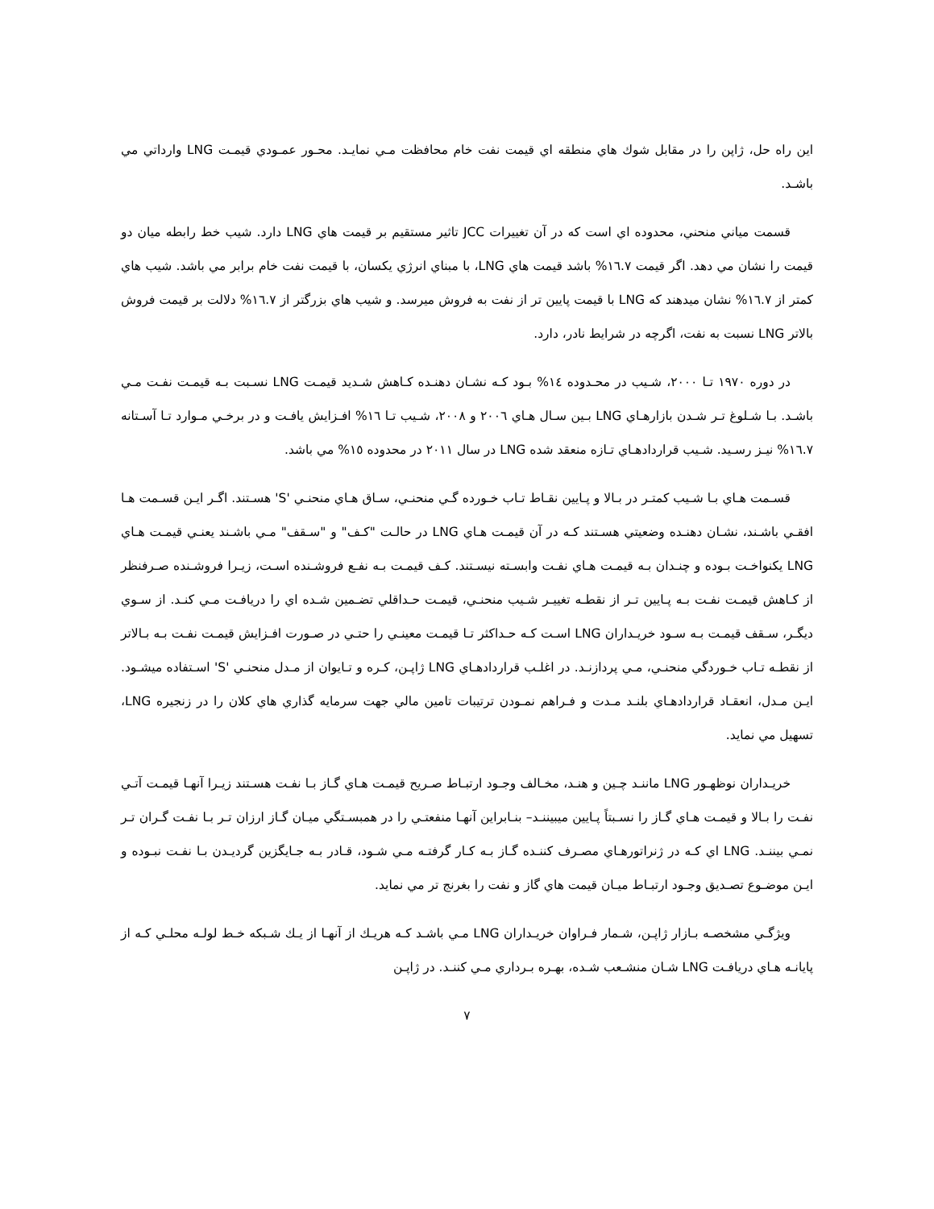اين راه حل، ژاپن را در مقابل شوك هاي منطقه اي قيمت نفت خام محافظت مـي نمايـد. محـور عمـودي قيمـت LNG وارداتي مي باشـد.
قسمت مياني منحني، محدوده اي است كه در آن تغييرات JCC تاثير مستقيم بر قيمت هاي LNG دارد. شيب خط رابطه ميان دو قيمت را نشان مي دهد. اگر قيمت ١٦.٧% باشد قيمت هاي LNG، با مبناي انرژي يكسان، با قيمت نفت خام برابر مي باشد. شيب هاي كمتر از ١٦.٧% نشان ميدهند كه LNG با قيمت پايين تر از نفت به فروش ميرسد. و شيب هاي بزرگتر از ١٦.٧% دلالت بر قيمت فروش بالاتر LNG نسبت به نفت، اگرچه در شرايط نادر، دارد.
در دوره ١٩٧٠ تـا ٢٠٠٠، شـيب در محـدوده ١٤% بـود كـه نشـان دهنـده كـاهش شـديد قيمـت LNG نسـبت بـه قيمـت نفـت مـي باشـد. بـا شـلوغ تـر شـدن بازارهـاي LNG بـين سـال هـاي ٢٠٠٦ و ٢٠٠٨، شـيب تـا ١٦% افـزايش يافـت و در برخـي مـوارد تـا آسـتانه ١٦.٧% نيـز رسـيد. شـيب قراردادهـاي تـازه منعقد شده LNG در سال ٢٠١١ در محدوده ١٥% مي باشد.
قسـمت هـاي بـا شـيب كمتـر در بـالا و پـايين نقـاط تـاب خـورده گـي منحنـي، سـاق هـاي منحنـي 'S' هسـتند. اگـر ايـن قسـمت هـا افقـي باشـند، نشـان دهنـده وضعيتي هسـتند كـه در آن قيمـت هـاي LNG در حالـت "كـف" و "سـقف" مـي باشـند يعنـي قيمـت هـاي LNG يكنواخـت بـوده و چنـدان بـه قيمـت هـاي نفـت وابسـته نيسـتند. كـف قيمـت بـه نفـع فروشـنده اسـت، زيـرا فروشـنده صـرفنظر از كـاهش قيمـت نفـت بـه پـايين تـر از نقطـه تغييـر شـيب منحنـي، قيمـت حـداقلي تضـمين شـده اي را دريافـت مـي كنـد. از سـوي ديگـر، سـقف قيمـت بـه سـود خريـداران LNG اسـت كـه حـداكثر تـا قيمـت معينـي را حتـي در صـورت افـزايش قيمـت نفـت بـه بـالاتر از نقطـه تـاب خـوردگي منحنـي، مـي پردازنـد. در اغلـب قراردادهـاي LNG ژاپـن، كـره و تـايوان از مـدل منحنـي 'S' اسـتفاده ميشـود. ايـن مـدل، انعقـاد قراردادهـاي بلنـد مـدت و فـراهم نمـودن ترتيبات تامين مالي جهت سرمايه گذاري هاي كلان را در زنجيره LNG، تسهيل مي نمايد.
خريـداران نوظهـور LNG ماننـد چـين و هنـد، مخـالف وجـود ارتبـاط صـريح قيمـت هـاي گـاز بـا نفـت هسـتند زيـرا آنهـا قيمـت آتـي نفـت را بـالا و قيمـت هـاي گـاز را نسـبتاً پـايين ميبيننـد– بنـابراين آنهـا منفعتـي را در همبسـتگي ميـان گـاز ارزان تـر بـا نفـت گـران تـر نمـي بيننـد. LNG اي كـه در ژنراتورهـاي مصـرف كننـده گـاز بـه كـار گرفتـه مـي شـود، قـادر بـه جـايگزين گرديـدن بـا نفـت نبـوده و ايـن موضـوع تصـديق وجـود ارتبـاط ميـان قيمت هاي گاز و نفت را بغرنج تر مي نمايد.
ويژگـي مشخصـه بـازار ژاپـن، شـمار فـراوان خريـداران LNG مـي باشـد كـه هريـك از آنهـا از يـك شـبكه خـط لولـه محلـي كـه از پايانـه هـاي دريافـت LNG شـان منشـعب شـده، بهـره بـرداري مـي كننـد. در ژاپـن
٧